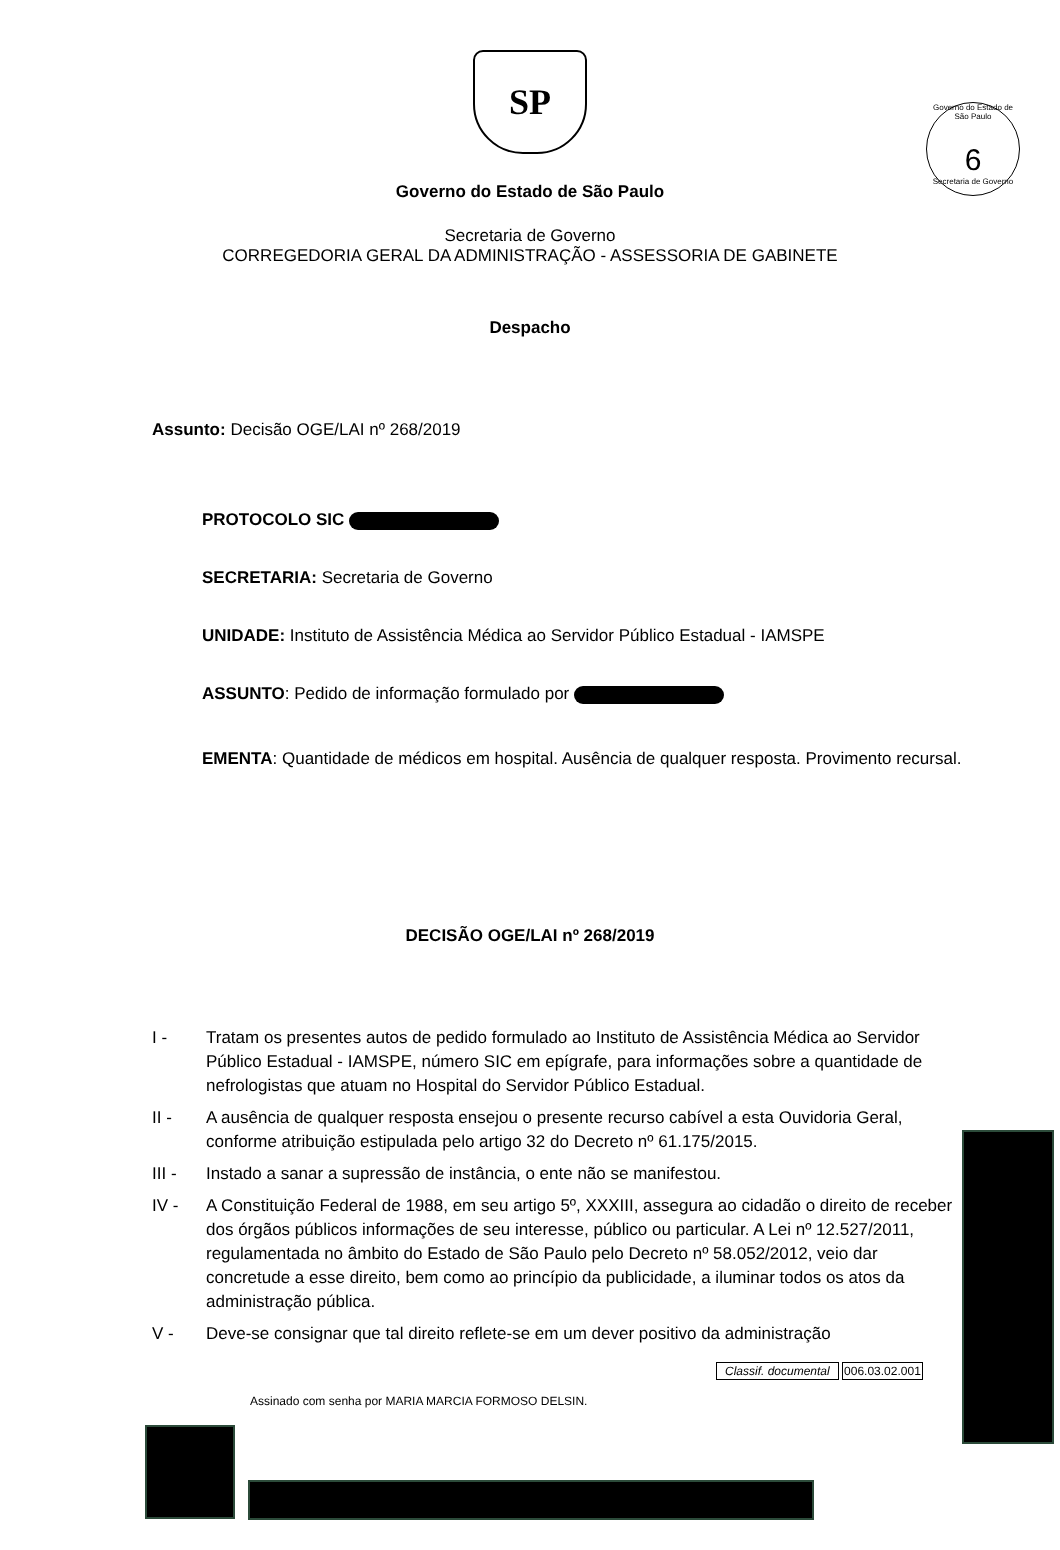Governo do Estado de São Paulo
6
Secretaria de Governo
SP
Governo do Estado de São Paulo
Secretaria de Governo
CORREGEDORIA GERAL DA ADMINISTRAÇÃO - ASSESSORIA DE GABINETE
Despacho
Assunto: Decisão OGE/LAI nº 268/2019
PROTOCOLO SIC
SECRETARIA: Secretaria de Governo
UNIDADE: Instituto de Assistência Médica ao Servidor Público Estadual - IAMSPE
ASSUNTO: Pedido de informação formulado por
EMENTA: Quantidade de médicos em hospital. Ausência de qualquer resposta. Provimento recursal.
DECISÃO OGE/LAI nº 268/2019
I - Tratam os presentes autos de pedido formulado ao Instituto de Assistência Médica ao Servidor Público Estadual - IAMSPE, número SIC em epígrafe, para informações sobre a quantidade de nefrologistas que atuam no Hospital do Servidor Público Estadual.
II - A ausência de qualquer resposta ensejou o presente recurso cabível a esta Ouvidoria Geral, conforme atribuição estipulada pelo artigo 32 do Decreto nº 61.175/2015.
III - Instado a sanar a supressão de instância, o ente não se manifestou.
IV - A Constituição Federal de 1988, em seu artigo 5º, XXXIII, assegura ao cidadão o direito de receber dos órgãos públicos informações de seu interesse, público ou particular. A Lei nº 12.527/2011, regulamentada no âmbito do Estado de São Paulo pelo Decreto nº 58.052/2012, veio dar concretude a esse direito, bem como ao princípio da publicidade, a iluminar todos os atos da administração pública.
V - Deve-se consignar que tal direito reflete-se em um dever positivo da administração
Classif. documental 006.03.02.001
Assinado com senha por MARIA MARCIA FORMOSO DELSIN.